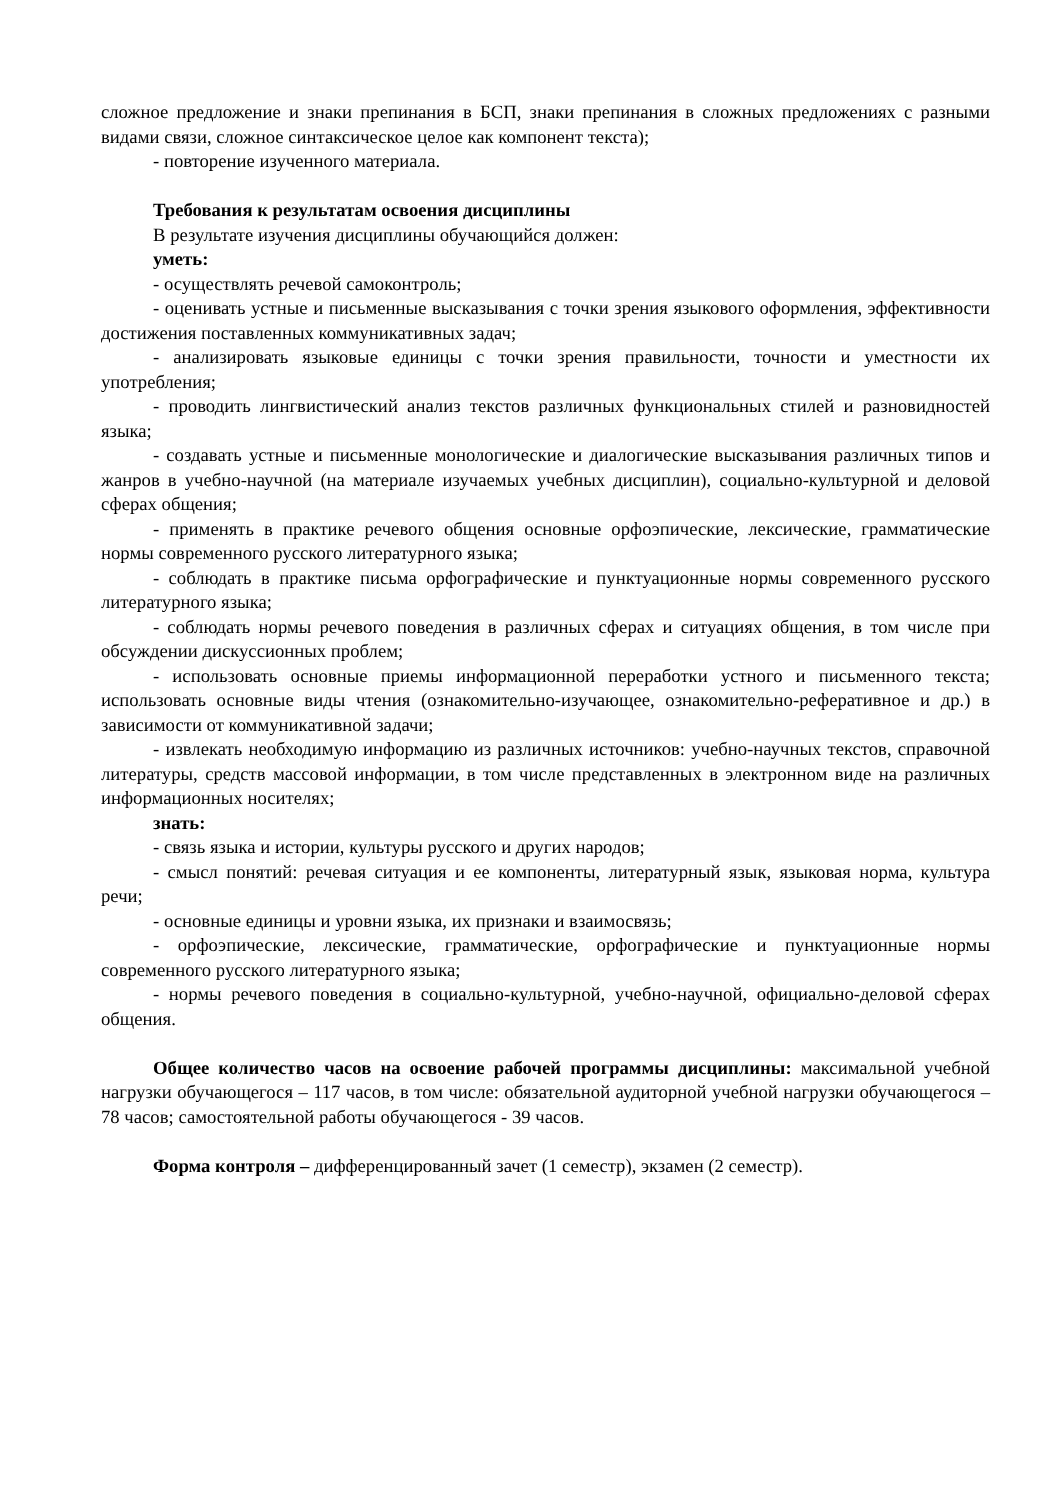сложное предложение и знаки препинания в БСП, знаки препинания в сложных предложениях с разными видами связи, сложное синтаксическое целое как компонент текста);
- повторение изученного материала.
Требования к результатам освоения дисциплины
В результате изучения дисциплины обучающийся должен:
уметь:
- осуществлять речевой самоконтроль;
- оценивать устные и письменные высказывания с точки зрения языкового оформления, эффективности достижения поставленных коммуникативных задач;
- анализировать языковые единицы с точки зрения правильности, точности и уместности их употребления;
- проводить лингвистический анализ текстов различных функциональных стилей и разновидностей языка;
- создавать устные и письменные монологические и диалогические высказывания различных типов и жанров в учебно-научной (на материале изучаемых учебных дисциплин), социально-культурной и деловой сферах общения;
- применять в практике речевого общения основные орфоэпические, лексические, грамматические нормы современного русского литературного языка;
- соблюдать в практике письма орфографические и пунктуационные нормы современного русского литературного языка;
- соблюдать нормы речевого поведения в различных сферах и ситуациях общения, в том числе при обсуждении дискуссионных проблем;
- использовать основные приемы информационной переработки устного и письменного текста; использовать основные виды чтения (ознакомительно-изучающее, ознакомительно-реферативное и др.) в зависимости от коммуникативной задачи;
- извлекать необходимую информацию из различных источников: учебно-научных текстов, справочной литературы, средств массовой информации, в том числе представленных в электронном виде на различных информационных носителях;
знать:
- связь языка и истории, культуры русского и других народов;
- смысл понятий: речевая ситуация и ее компоненты, литературный язык, языковая норма, культура речи;
- основные единицы и уровни языка, их признаки и взаимосвязь;
- орфоэпические, лексические, грамматические, орфографические и пунктуационные нормы современного русского литературного языка;
- нормы речевого поведения в социально-культурной, учебно-научной, официально-деловой сферах общения.
Общее количество часов на освоение рабочей программы дисциплины: максимальной учебной нагрузки обучающегося – 117 часов, в том числе: обязательной аудиторной учебной нагрузки обучающегося – 78 часов; самостоятельной работы обучающегося - 39 часов.
Форма контроля – дифференцированный зачет (1 семестр), экзамен (2 семестр).